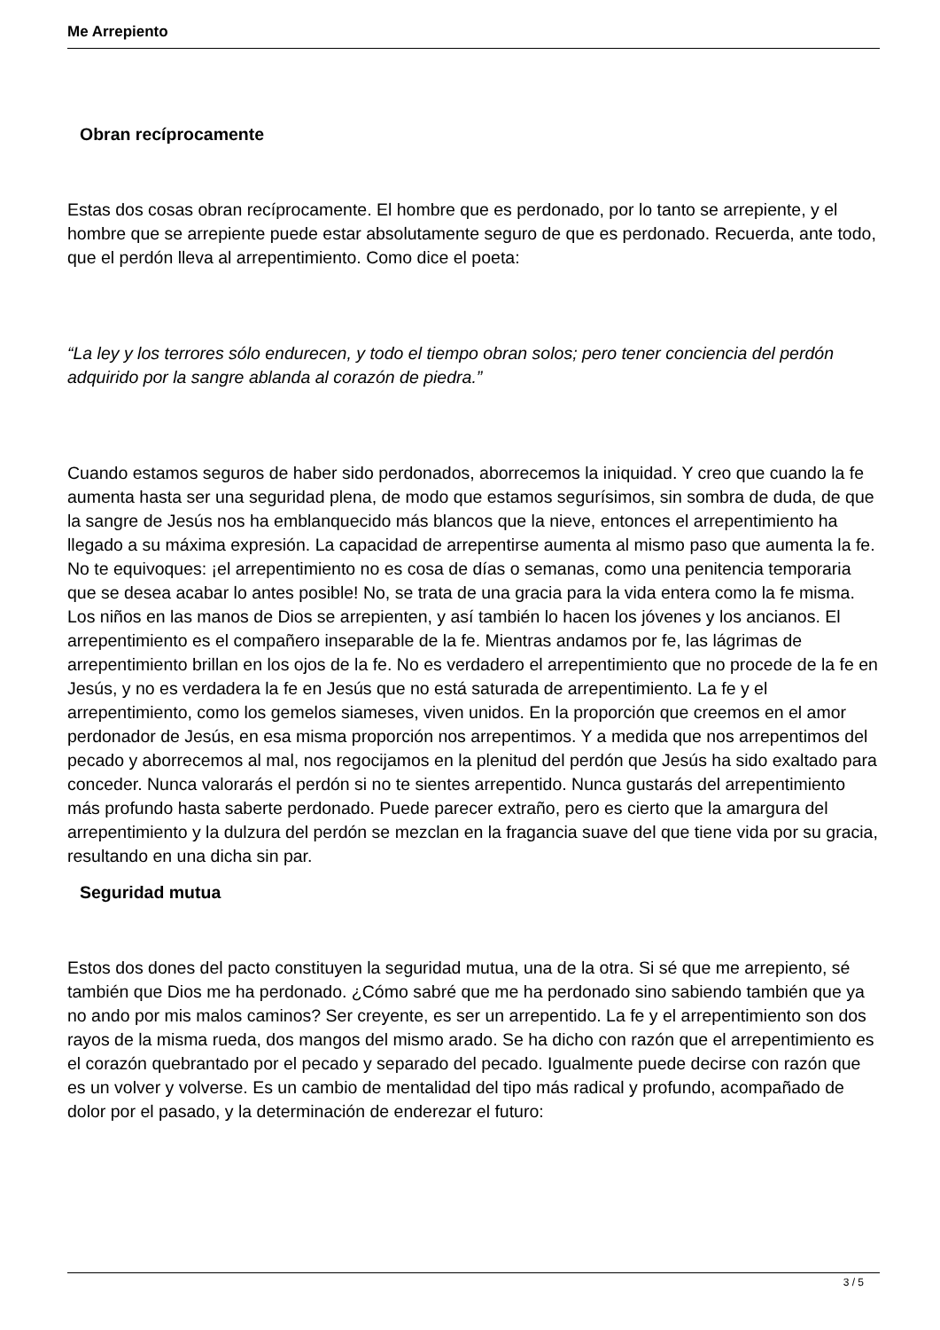Me Arrepiento
Obran recíprocamente
Estas dos cosas obran recíprocamente. El hombre que es perdonado, por lo tanto se arrepiente, y el hombre que se arrepiente puede estar absolutamente seguro de que es perdonado. Recuerda, ante todo, que el perdón lleva al arrepentimiento. Como dice el poeta:
“La ley y los terrores sólo endurecen, y todo el tiempo obran solos; pero tener conciencia del perdón adquirido por la sangre ablanda al corazón de piedra.”
Cuando estamos seguros de haber sido perdonados, aborrecemos la iniquidad. Y creo que cuando la fe aumenta hasta ser una seguridad plena, de modo que estamos segurísimos, sin sombra de duda, de que la sangre de Jesús nos ha emblanquecido más blancos que la nieve, entonces el arrepentimiento ha llegado a su máxima expresión. La capacidad de arrepentirse aumenta al mismo paso que aumenta la fe. No te equivoques: ¡el arrepentimiento no es cosa de días o semanas, como una penitencia temporaria que se desea acabar lo antes posible! No, se trata de una gracia para la vida entera como la fe misma. Los niños en las manos de Dios se arrepienten, y así también lo hacen los jóvenes y los ancianos. El arrepentimiento es el compañero inseparable de la fe. Mientras andamos por fe, las lágrimas de arrepentimiento brillan en los ojos de la fe. No es verdadero el arrepentimiento que no procede de la fe en Jesús, y no es verdadera la fe en Jesús que no está saturada de arrepentimiento. La fe y el arrepentimiento, como los gemelos siameses, viven unidos. En la proporción que creemos en el amor perdonador de Jesús, en esa misma proporción nos arrepentimos. Y a medida que nos arrepentimos del pecado y aborrecemos al mal, nos regocijamos en la plenitud del perdón que Jesús ha sido exaltado para conceder. Nunca valorarás el perdón si no te sientes arrepentido. Nunca gustarás del arrepentimiento más profundo hasta saberte perdonado. Puede parecer extraño, pero es cierto que la amargura del arrepentimiento y la dulzura del perdón se mezclan en la fragancia suave del que tiene vida por su gracia, resultando en una dicha sin par.
Seguridad mutua
Estos dos dones del pacto constituyen la seguridad mutua, una de la otra. Si sé que me arrepiento, sé también que Dios me ha perdonado. ¿Cómo sabré que me ha perdonado sino sabiendo también que ya no ando por mis malos caminos? Ser creyente, es ser un arrepentido. La fe y el arrepentimiento son dos rayos de la misma rueda, dos mangos del mismo arado. Se ha dicho con razón que el arrepentimiento es el corazón quebrantado por el pecado y separado del pecado. Igualmente puede decirse con razón que es un volver y volverse. Es un cambio de mentalidad del tipo más radical y profundo, acompañado de dolor por el pasado, y la determinación de enderezar el futuro:
3 / 5